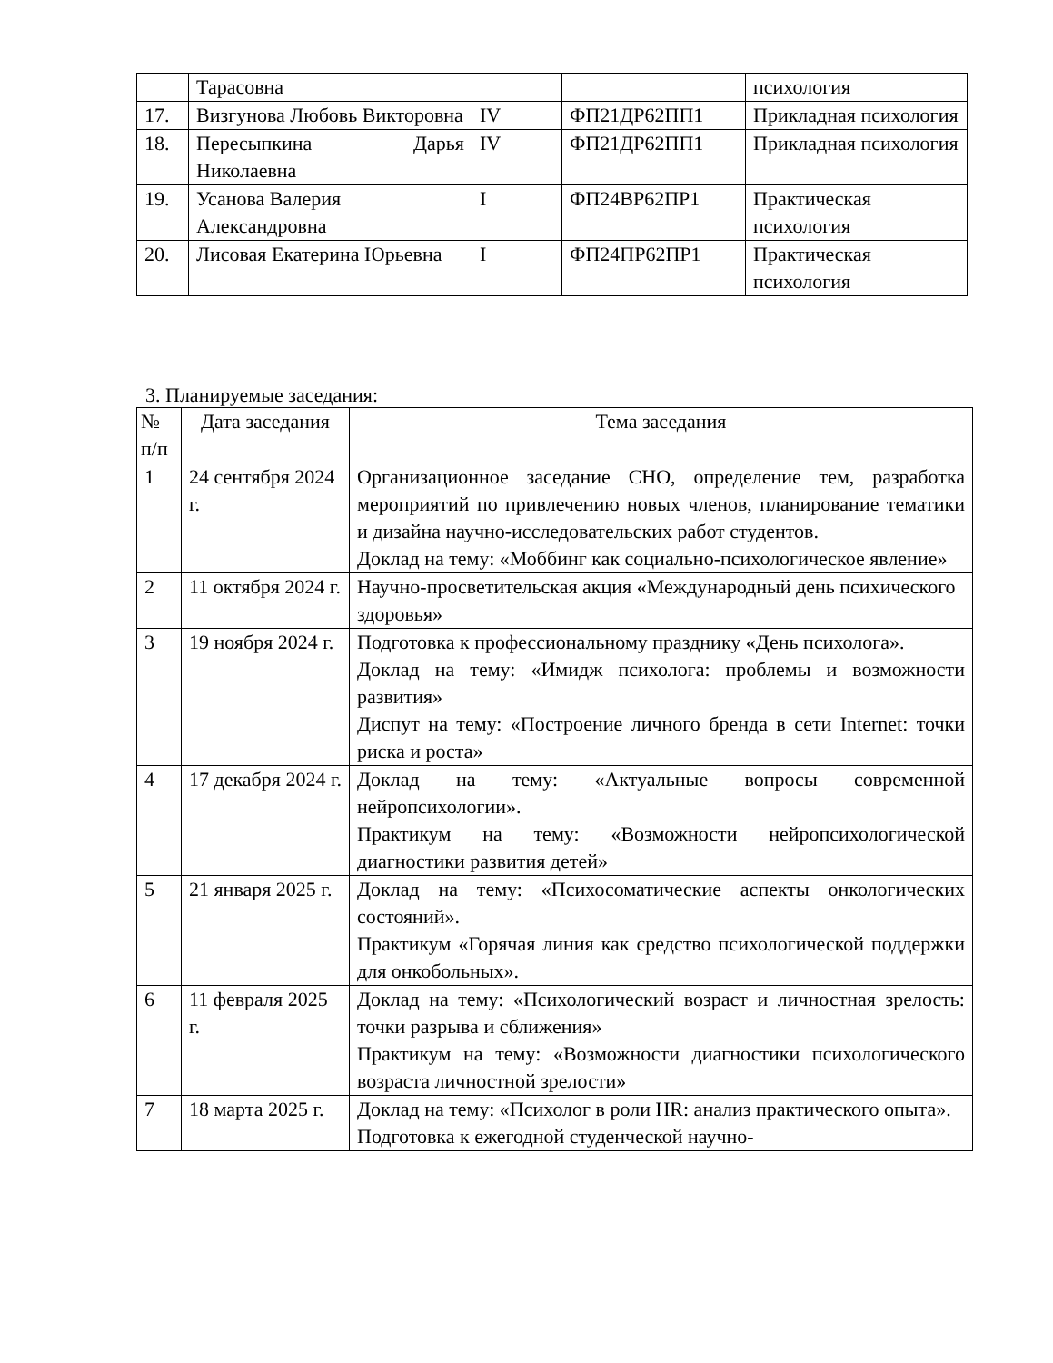| | Тарасовна | | | психология |
| 17. | Визгунова Любовь Викторовна | IV | ФП21ДР62ПП1 | Прикладная психология |
| 18. | Пересыпкина Дарья Николаевна | IV | ФП21ДР62ПП1 | Прикладная психология |
| 19. | Усанова Валерия Александровна | I | ФП24ВР62ПР1 | Практическая психология |
| 20. | Лисовая Екатерина Юрьевна | I | ФП24ПР62ПР1 | Практическая психология |
3. Планируемые заседания:
| № п/п | Дата заседания | Тема заседания |
| --- | --- | --- |
| 1 | 24 сентября 2024 г. | Организационное заседание СНО, определение тем, разработка мероприятий по привлечению новых членов, планирование тематики и дизайна научно-исследовательских работ студентов. Доклад на тему: «Моббинг как социально-психологическое явление» |
| 2 | 11 октября 2024 г. | Научно-просветительская акция «Международный день психического здоровья» |
| 3 | 19 ноября 2024 г. | Подготовка к профессиональному празднику «День психолога». Доклад на тему: «Имидж психолога: проблемы и возможности развития» Диспут на тему: «Построение личного бренда в сети Internet: точки риска и роста» |
| 4 | 17 декабря 2024 г. | Доклад на тему: «Актуальные вопросы современной нейропсихологии». Практикум на тему: «Возможности нейропсихологической диагностики развития детей» |
| 5 | 21 января 2025 г. | Доклад на тему: «Психосоматические аспекты онкологических состояний». Практикум «Горячая линия как средство психологической поддержки для онкобольных». |
| 6 | 11 февраля 2025 г. | Доклад на тему: «Психологический возраст и личностная зрелость: точки разрыва и сближения» Практикум на тему: «Возможности диагностики психологического возраста личностной зрелости» |
| 7 | 18 марта 2025 г. | Доклад на тему: «Психолог в роли HR: анализ практического опыта». Подготовка к ежегодной студенческой научно- |